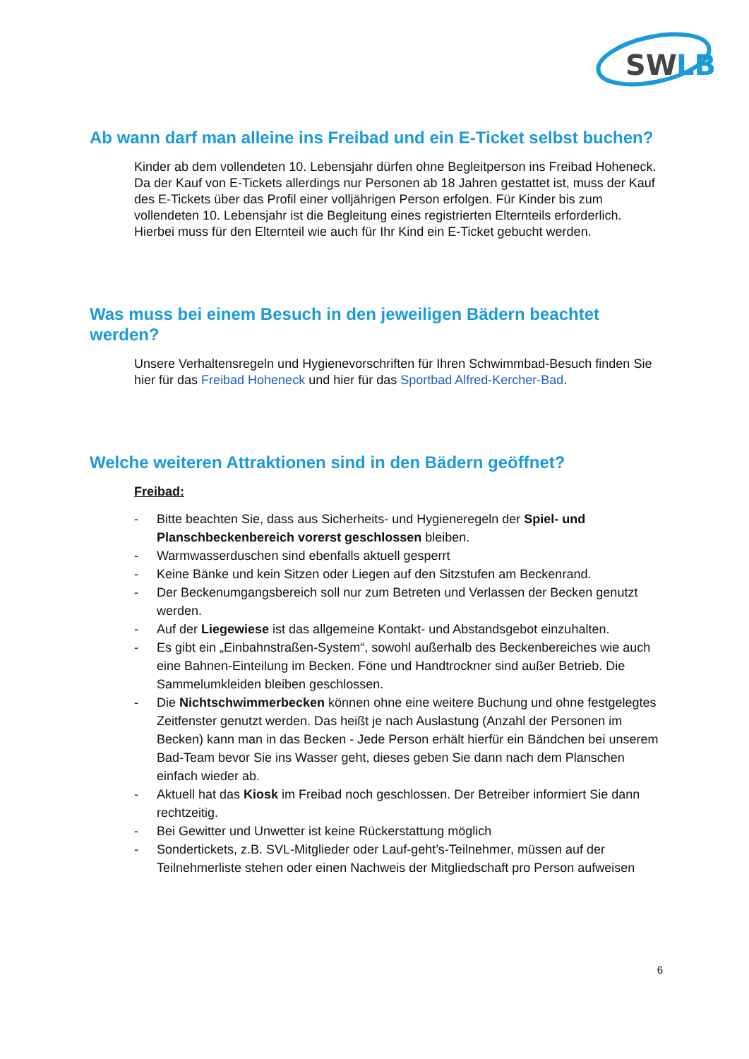SW
LB
Ab wann darf man alleine ins Freibad und ein E-Ticket selbst buchen?
Kinder ab dem vollendeten 10. Lebensjahr dürfen ohne Begleitperson ins Freibad Hoheneck. Da der Kauf von E-Tickets allerdings nur Personen ab 18 Jahren gestattet ist, muss der Kauf des E-Tickets über das Profil einer volljährigen Person erfolgen. Für Kinder bis zum vollendeten 10. Lebensjahr ist die Begleitung eines registrierten Elternteils erforderlich. Hierbei muss für den Elternteil wie auch für Ihr Kind ein E-Ticket gebucht werden.
Was muss bei einem Besuch in den jeweiligen Bädern beachtet werden?
Unsere Verhaltensregeln und Hygienevorschriften für Ihren Schwimmbad-Besuch finden Sie hier für das Freibad Hoheneck und hier für das Sportbad Alfred-Kercher-Bad.
Welche weiteren Attraktionen sind in den Bädern geöffnet?
Freibad:
- Bitte beachten Sie, dass aus Sicherheits- und Hygieneregeln der Spiel- und Planschbeckenbereich vorerst geschlossen bleiben.
- Warmwasserduschen sind ebenfalls aktuell gesperrt
- Keine Bänke und kein Sitzen oder Liegen auf den Sitzstufen am Beckenrand.
- Der Beckenumgangsbereich soll nur zum Betreten und Verlassen der Becken genutzt werden.
- Auf der Liegewiese ist das allgemeine Kontakt- und Abstandsgebot einzuhalten.
- Es gibt ein „Einbahnstraßen-System“, sowohl außerhalb des Beckenbereiches wie auch eine Bahnen-Einteilung im Becken. Föne und Handtrockner sind außer Betrieb. Die Sammelumkleiden bleiben geschlossen.
- Die Nichtschwimmerbecken können ohne eine weitere Buchung und ohne festgelegtes Zeitfenster genutzt werden. Das heißt je nach Auslastung (Anzahl der Personen im Becken) kann man in das Becken - Jede Person erhält hierfür ein Bändchen bei unserem Bad-Team bevor Sie ins Wasser geht, dieses geben Sie dann nach dem Planschen einfach wieder ab.
- Aktuell hat das Kiosk im Freibad noch geschlossen. Der Betreiber informiert Sie dann rechtzeitig.
- Bei Gewitter und Unwetter ist keine Rückerstattung möglich
- Sondertickets, z.B. SVL-Mitglieder oder Lauf-geht’s-Teilnehmer, müssen auf der Teilnehmerliste stehen oder einen Nachweis der Mitgliedschaft pro Person aufweisen
6